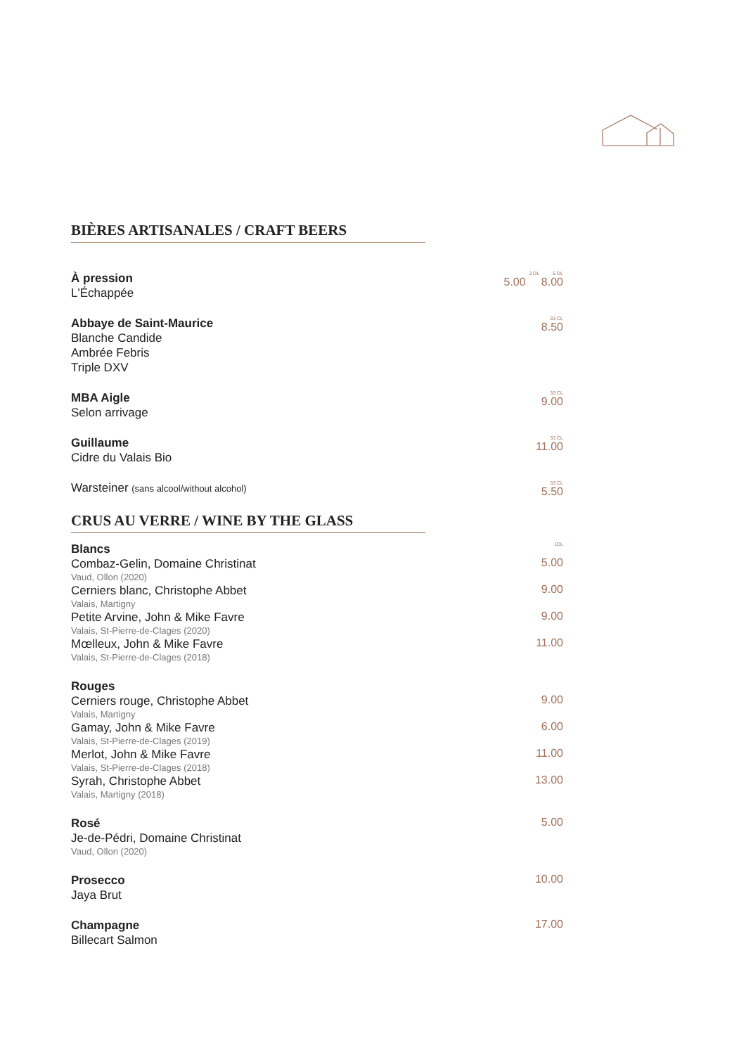BIÈRES ARTISANALES / CRAFT BEERS
À pression
L'Échappée
3 DL 5 DL
5.00 8.00
Abbaye de Saint-Maurice
Blanche Candide
Ambrée Febris
Triple DXV
33 CL
8.50
MBA Aigle
Selon arrivage
33 CL
9.00
Guillaume
Cidre du Valais Bio
33 CL
11.00
Warsteiner (sans alcool/without alcohol)
33 CL
5.50
CRUS AU VERRE / WINE BY THE GLASS
Blancs
1DL
Combaz-Gelin, Domaine Christinat
Vaud, Ollon (2020)
5.00
Cerniers blanc, Christophe Abbet
Valais, Martigny
9.00
Petite Arvine, John & Mike Favre
Valais, St-Pierre-de-Clages (2020)
9.00
Mœlleux, John & Mike Favre
Valais, St-Pierre-de-Clages (2018)
11.00
Rouges
Cerniers rouge, Christophe Abbet
Valais, Martigny
9.00
Gamay, John & Mike Favre
Valais, St-Pierre-de-Clages (2019)
6.00
Merlot, John & Mike Favre
Valais, St-Pierre-de-Clages (2018)
11.00
Syrah, Christophe Abbet
Valais, Martigny (2018)
13.00
Rosé
Je-de-Pédri, Domaine Christinat
Vaud, Ollon (2020)
5.00
Prosecco
Jaya Brut
10.00
Champagne
Billecart Salmon
17.00